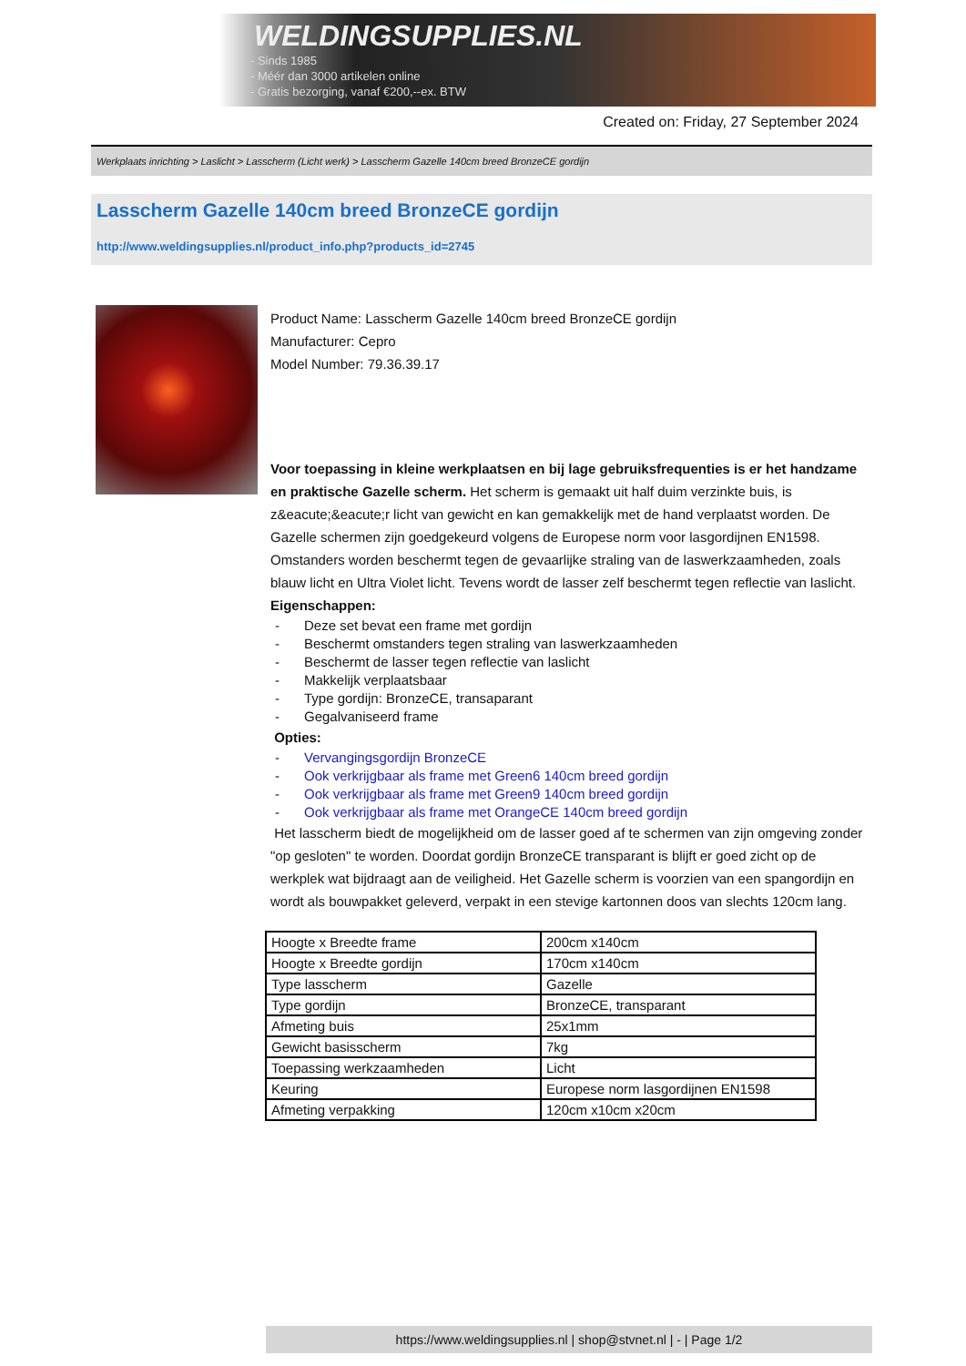WELDINGSUPPLIES.NL
- Sinds 1985
- Méér dan 3000 artikelen online
- Gratis bezorging, vanaf €200,--ex. BTW
Created on: Friday, 27 September 2024
Werkplaats inrichting > Laslicht > Lasscherm (Licht werk) > Lasscherm Gazelle 140cm breed BronzeCE gordijn
Lasscherm Gazelle 140cm breed BronzeCE gordijn
http://www.weldingsupplies.nl/product_info.php?products_id=2745
Product Name: Lasscherm Gazelle 140cm breed BronzeCE gordijn
Manufacturer: Cepro
Model Number: 79.36.39.17
Voor toepassing in kleine werkplaatsen en bij lage gebruiksfrequenties is er het handzame en praktische Gazelle scherm. Het scherm is gemaakt uit half duim verzinkte buis, is z&eacute;&eacute;r licht van gewicht en kan gemakkelijk met de hand verplaatst worden. De Gazelle schermen zijn goedgekeurd volgens de Europese norm voor lasgordijnen EN1598. Omstanders worden beschermt tegen de gevaarlijke straling van de laswerkzaamheden, zoals blauw licht en Ultra Violet licht. Tevens wordt de lasser zelf beschermt tegen reflectie van laslicht. Eigenschappen:
- Deze set bevat een frame met gordijn
- Beschermt omstanders tegen straling van laswerkzaamheden
- Beschermt de lasser tegen reflectie van laslicht
- Makkelijk verplaatsbaar
- Type gordijn: BronzeCE, transaparant
- Gegalvaniseerd frame
Opties:
- Vervangingsgordijn BronzeCE
- Ook verkrijgbaar als frame met Green6 140cm breed gordijn
- Ook verkrijgbaar als frame met Green9 140cm breed gordijn
- Ook verkrijgbaar als frame met OrangeCE 140cm breed gordijn
Het lasscherm biedt de mogelijkheid om de lasser goed af te schermen van zijn omgeving zonder "op gesloten" te worden. Doordat gordijn BronzeCE transparant is blijft er goed zicht op de werkplek wat bijdraagt aan de veiligheid. Het Gazelle scherm is voorzien van een spangordijn en wordt als bouwpakket geleverd, verpakt in een stevige kartonnen doos van slechts 120cm lang.
| Hoogte x Breedte frame | 200cm x140cm |
| Hoogte x Breedte gordijn | 170cm x140cm |
| Type lasscherm | Gazelle |
| Type gordijn | BronzeCE, transparant |
| Afmeting buis | 25x1mm |
| Gewicht basisscherm | 7kg |
| Toepassing werkzaamheden | Licht |
| Keuring | Europese norm lasgordijnen EN1598 |
| Afmeting verpakking | 120cm x10cm x20cm |
https://www.weldingsupplies.nl | shop@stvnet.nl | - | Page 1/2